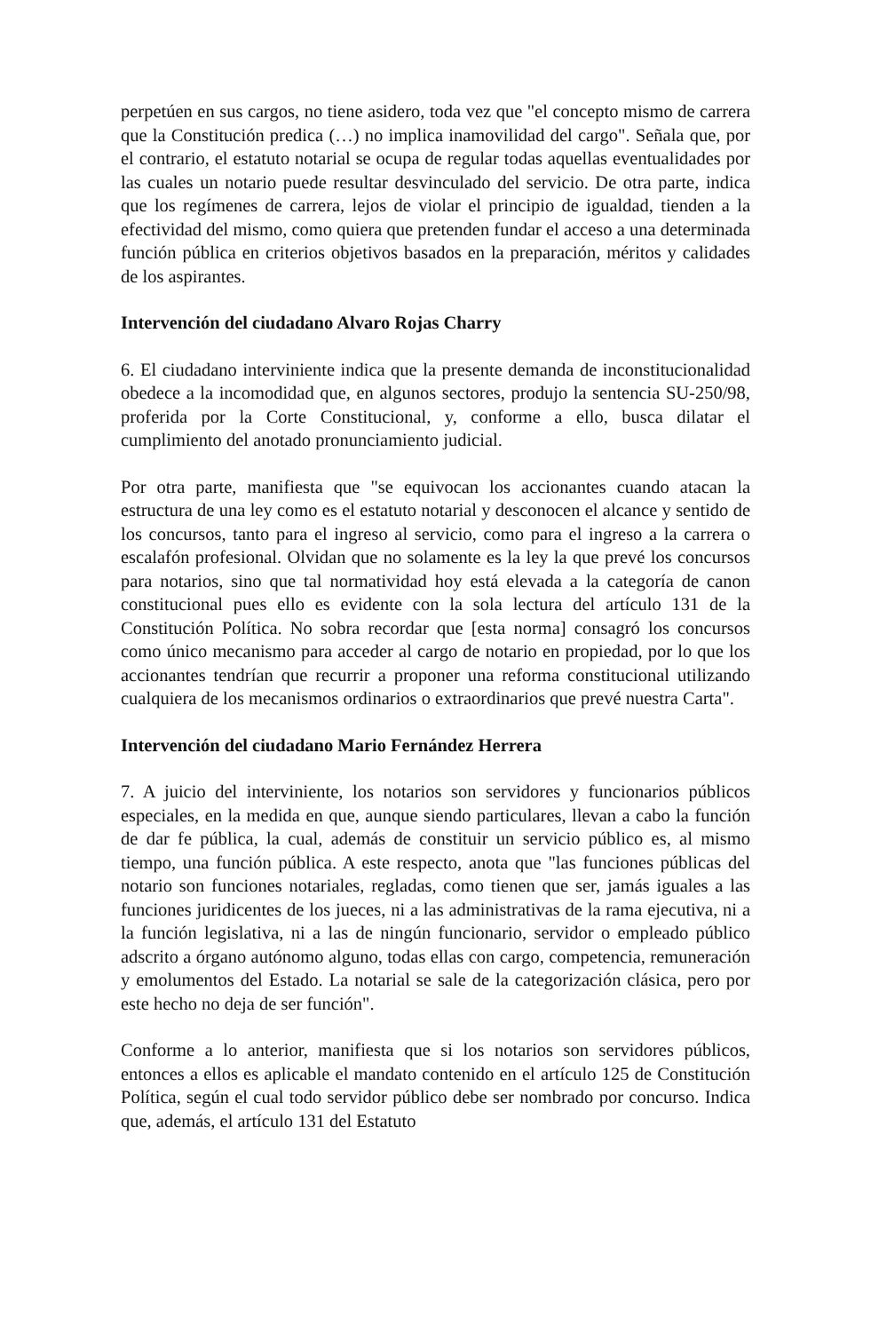perpetúen en sus cargos, no tiene asidero, toda vez que "el concepto mismo de carrera que la Constitución predica (…) no implica inamovilidad del cargo". Señala que, por el contrario, el estatuto notarial se ocupa de regular todas aquellas eventualidades por las cuales un notario puede resultar desvinculado del servicio. De otra parte, indica que los regímenes de carrera, lejos de violar el principio de igualdad, tienden a la efectividad del mismo, como quiera que pretenden fundar el acceso a una determinada función pública en criterios objetivos basados en la preparación, méritos y calidades de los aspirantes.
Intervención del ciudadano Alvaro Rojas Charry
6. El ciudadano interviniente indica que la presente demanda de inconstitucionalidad obedece a la incomodidad que, en algunos sectores, produjo la sentencia SU-250/98, proferida por la Corte Constitucional, y, conforme a ello, busca dilatar el cumplimiento del anotado pronunciamiento judicial.
Por otra parte, manifiesta que "se equivocan los accionantes cuando atacan la estructura de una ley como es el estatuto notarial y desconocen el alcance y sentido de los concursos, tanto para el ingreso al servicio, como para el ingreso a la carrera o escalafón profesional. Olvidan que no solamente es la ley la que prevé los concursos para notarios, sino que tal normatividad hoy está elevada a la categoría de canon constitucional pues ello es evidente con la sola lectura del artículo 131 de la Constitución Política. No sobra recordar que [esta norma] consagró los concursos como único mecanismo para acceder al cargo de notario en propiedad, por lo que los accionantes tendrían que recurrir a proponer una reforma constitucional utilizando cualquiera de los mecanismos ordinarios o extraordinarios que prevé nuestra Carta".
Intervención del ciudadano Mario Fernández Herrera
7. A juicio del interviniente, los notarios son servidores y funcionarios públicos especiales, en la medida en que, aunque siendo particulares, llevan a cabo la función de dar fe pública, la cual, además de constituir un servicio público es, al mismo tiempo, una función pública. A este respecto, anota que "las funciones públicas del notario son funciones notariales, regladas, como tienen que ser, jamás iguales a las funciones juridicentes de los jueces, ni a las administrativas de la rama ejecutiva, ni a la función legislativa, ni a las de ningún funcionario, servidor o empleado público adscrito a órgano autónomo alguno, todas ellas con cargo, competencia, remuneración y emolumentos del Estado. La notarial se sale de la categorización clásica, pero por este hecho no deja de ser función".
Conforme a lo anterior, manifiesta que si los notarios son servidores públicos, entonces a ellos es aplicable el mandato contenido en el artículo 125 de Constitución Política, según el cual todo servidor público debe ser nombrado por concurso. Indica que, además, el artículo 131 del Estatuto